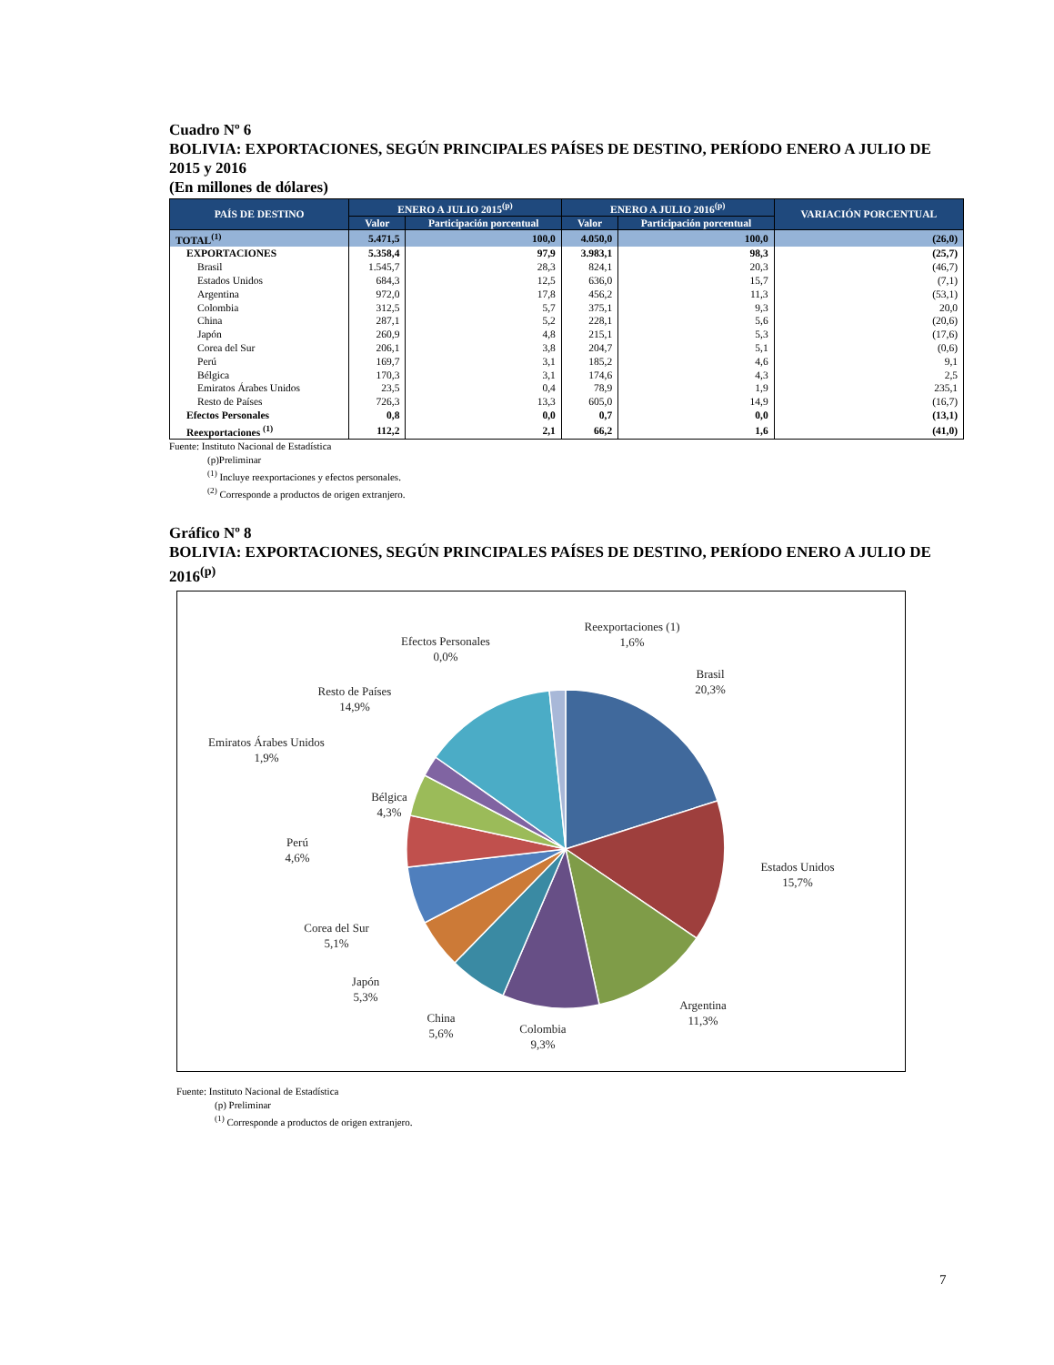Cuadro Nº 6
BOLIVIA: EXPORTACIONES, SEGÚN PRINCIPALES PAÍSES DE DESTINO, PERÍODO ENERO A JULIO DE 2015 y 2016
(En millones de dólares)
| PAÍS DE DESTINO | ENERO A JULIO 2015<sup>(p)</sup> | | ENERO A JULIO 2016<sup>(p)</sup> | | VARIACIÓN PORCENTUAL |
| --- | --- | --- | --- | --- | --- |
| | Valor | Participación porcentual | Valor | Participación porcentual | |
| TOTAL<sup>(1)</sup> | 5.471,5 | 100,0 | 4.050,0 | 100,0 | (26,0) |
| EXPORTACIONES | 5.358,4 | 97,9 | 3.983,1 | 98,3 | (25,7) |
| Brasil | 1.545,7 | 28,3 | 824,1 | 20,3 | (46,7) |
| Estados Unidos | 684,3 | 12,5 | 636,0 | 15,7 | (7,1) |
| Argentina | 972,0 | 17,8 | 456,2 | 11,3 | (53,1) |
| Colombia | 312,5 | 5,7 | 375,1 | 9,3 | 20,0 |
| China | 287,1 | 5,2 | 228,1 | 5,6 | (20,6) |
| Japón | 260,9 | 4,8 | 215,1 | 5,3 | (17,6) |
| Corea del Sur | 206,1 | 3,8 | 204,7 | 5,1 | (0,6) |
| Perú | 169,7 | 3,1 | 185,2 | 4,6 | 9,1 |
| Bélgica | 170,3 | 3,1 | 174,6 | 4,3 | 2,5 |
| Emiratos Árabes Unidos | 23,5 | 0,4 | 78,9 | 1,9 | 235,1 |
| Resto de Países | 726,3 | 13,3 | 605,0 | 14,9 | (16,7) |
| Efectos Personales | 0,8 | 0,0 | 0,7 | 0,0 | (13,1) |
| Reexportaciones <sup>(1)</sup> | 112,2 | 2,1 | 66,2 | 1,6 | (41,0) |
Fuente: Instituto Nacional de Estadística
(p)Preliminar
<sup>(1)</sup> Incluye reexportaciones y efectos personales.
<sup>(2)</sup> Corresponde a productos de origen extranjero.
Gráfico Nº 8
BOLIVIA: EXPORTACIONES, SEGÚN PRINCIPALES PAÍSES DE DESTINO, PERÍODO ENERO A JULIO DE 2016<sup>(p)</sup>
Brasil
20,3%
Estados Unidos
15,7%
Argentina
11,3%
Colombia
9,3%
China
5,6%
Japón
5,3%
Corea del Sur
5,1%
Perú
4,6%
Bélgica
4,3%
Emiratos Árabes Unidos
1,9%
Resto de Países
14,9%
Efectos Personales
0,0%
Reexportaciones (1)
1,6%
Fuente: Instituto Nacional de Estadística
(p) Preliminar
<sup>(1)</sup> Corresponde a productos de origen extranjero.
7